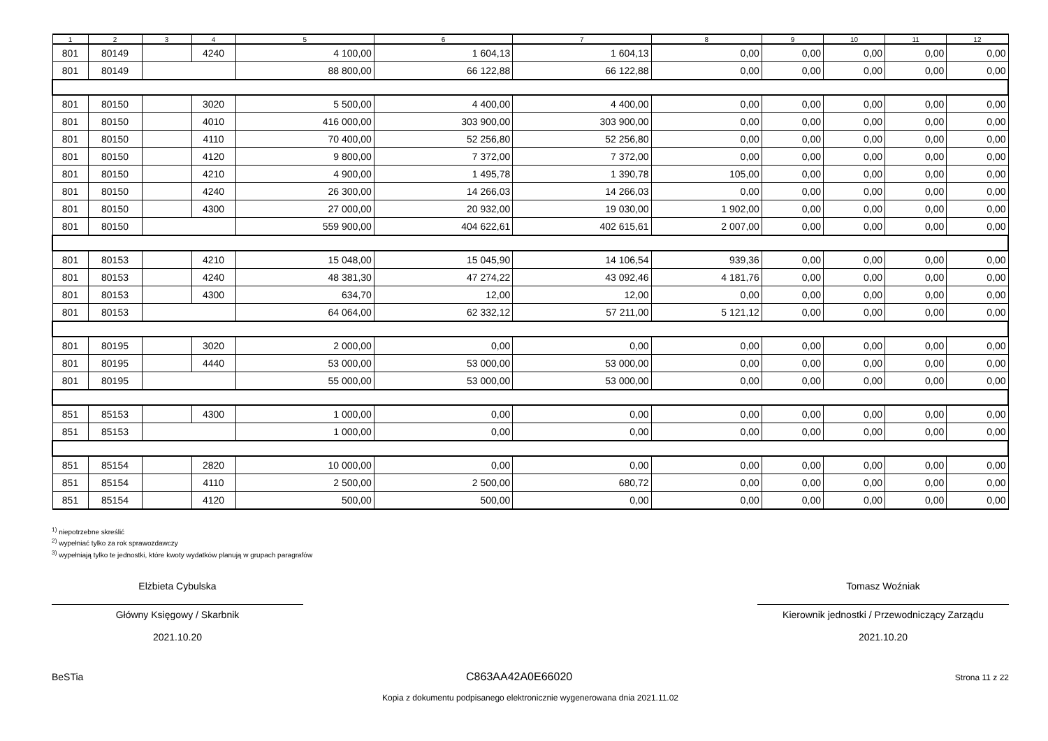| 1 | 2 | 3 | 4 | 5 | 6 | 7 | 8 | 9 | 10 | 11 | 12 |
| --- | --- | --- | --- | --- | --- | --- | --- | --- | --- | --- | --- |
| 801 | 80149 | | 4240 | 4 100,00 | 1 604,13 | 1 604,13 | 0,00 | 0,00 | 0,00 | 0,00 | 0,00 |
| 801 | 80149 | | | 88 800,00 | 66 122,88 | 66 122,88 | 0,00 | 0,00 | 0,00 | 0,00 | 0,00 |
| 801 | 80150 | | 3020 | 5 500,00 | 4 400,00 | 4 400,00 | 0,00 | 0,00 | 0,00 | 0,00 | 0,00 |
| 801 | 80150 | | 4010 | 416 000,00 | 303 900,00 | 303 900,00 | 0,00 | 0,00 | 0,00 | 0,00 | 0,00 |
| 801 | 80150 | | 4110 | 70 400,00 | 52 256,80 | 52 256,80 | 0,00 | 0,00 | 0,00 | 0,00 | 0,00 |
| 801 | 80150 | | 4120 | 9 800,00 | 7 372,00 | 7 372,00 | 0,00 | 0,00 | 0,00 | 0,00 | 0,00 |
| 801 | 80150 | | 4210 | 4 900,00 | 1 495,78 | 1 390,78 | 105,00 | 0,00 | 0,00 | 0,00 | 0,00 |
| 801 | 80150 | | 4240 | 26 300,00 | 14 266,03 | 14 266,03 | 0,00 | 0,00 | 0,00 | 0,00 | 0,00 |
| 801 | 80150 | | 4300 | 27 000,00 | 20 932,00 | 19 030,00 | 1 902,00 | 0,00 | 0,00 | 0,00 | 0,00 |
| 801 | 80150 | | | 559 900,00 | 404 622,61 | 402 615,61 | 2 007,00 | 0,00 | 0,00 | 0,00 | 0,00 |
| 801 | 80153 | | 4210 | 15 048,00 | 15 045,90 | 14 106,54 | 939,36 | 0,00 | 0,00 | 0,00 | 0,00 |
| 801 | 80153 | | 4240 | 48 381,30 | 47 274,22 | 43 092,46 | 4 181,76 | 0,00 | 0,00 | 0,00 | 0,00 |
| 801 | 80153 | | 4300 | 634,70 | 12,00 | 12,00 | 0,00 | 0,00 | 0,00 | 0,00 | 0,00 |
| 801 | 80153 | | | 64 064,00 | 62 332,12 | 57 211,00 | 5 121,12 | 0,00 | 0,00 | 0,00 | 0,00 |
| 801 | 80195 | | 3020 | 2 000,00 | 0,00 | 0,00 | 0,00 | 0,00 | 0,00 | 0,00 | 0,00 |
| 801 | 80195 | | 4440 | 53 000,00 | 53 000,00 | 53 000,00 | 0,00 | 0,00 | 0,00 | 0,00 | 0,00 |
| 801 | 80195 | | | 55 000,00 | 53 000,00 | 53 000,00 | 0,00 | 0,00 | 0,00 | 0,00 | 0,00 |
| 851 | 85153 | | 4300 | 1 000,00 | 0,00 | 0,00 | 0,00 | 0,00 | 0,00 | 0,00 | 0,00 |
| 851 | 85153 | | | 1 000,00 | 0,00 | 0,00 | 0,00 | 0,00 | 0,00 | 0,00 | 0,00 |
| 851 | 85154 | | 2820 | 10 000,00 | 0,00 | 0,00 | 0,00 | 0,00 | 0,00 | 0,00 | 0,00 |
| 851 | 85154 | | 4110 | 2 500,00 | 2 500,00 | 680,72 | 0,00 | 0,00 | 0,00 | 0,00 | 0,00 |
| 851 | 85154 | | 4120 | 500,00 | 500,00 | 0,00 | 0,00 | 0,00 | 0,00 | 0,00 | 0,00 |
<sup>1)</sup> niepotrzebne skreślić
<sup>2)</sup> wypełniać tylko za rok sprawozdawczy
<sup>3)</sup> wypełniają tylko te jednostki, które kwoty wydatków planują w grupach paragrafów
Elżbieta Cybulska
Główny Księgowy / Skarbnik
2021.10.20
Tomasz Woźniak
Kierownik jednostki / Przewodniczący Zarządu
2021.10.20
BeSTia C863AA42A0E66020 Strona 11 z 22
Kopia z dokumentu podpisanego elektronicznie wygenerowana dnia 2021.11.02